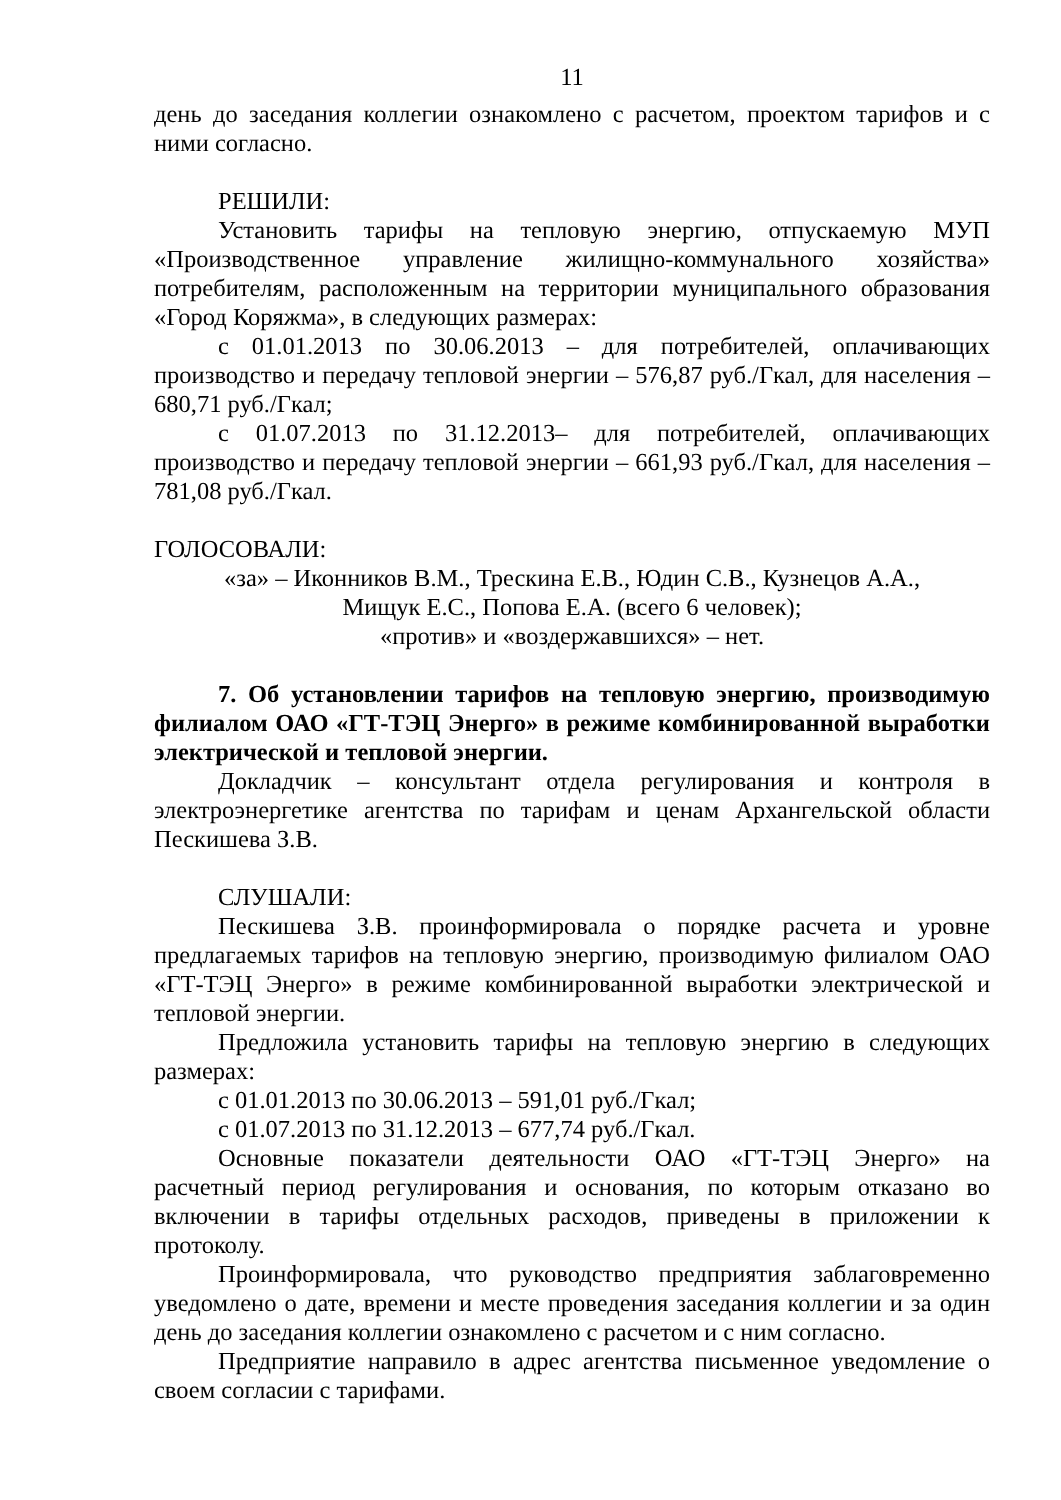11
день до заседания коллегии ознакомлено с расчетом, проектом тарифов и с ними согласно.
РЕШИЛИ:
Установить тарифы на тепловую энергию, отпускаемую МУП «Производственное управление жилищно-коммунального хозяйства» потребителям, расположенным на территории муниципального образования «Город Коряжма», в следующих размерах:
с 01.01.2013 по 30.06.2013 – для потребителей, оплачивающих производство и передачу тепловой энергии – 576,87 руб./Гкал, для населения – 680,71 руб./Гкал;
с 01.07.2013 по 31.12.2013– для потребителей, оплачивающих производство и передачу тепловой энергии – 661,93 руб./Гкал, для населения – 781,08 руб./Гкал.
ГОЛОСОВАЛИ:
«за» – Иконников В.М., Трескина Е.В., Юдин С.В., Кузнецов А.А.,
Мищук Е.С., Попова Е.А. (всего 6 человек);
«против» и «воздержавшихся» – нет.
7. Об установлении тарифов на тепловую энергию, производимую филиалом ОАО «ГТ-ТЭЦ Энерго» в режиме комбинированной выработки электрической и тепловой энергии.
Докладчик – консультант отдела регулирования и контроля в электроэнергетике агентства по тарифам и ценам Архангельской области Пескишева З.В.
СЛУШАЛИ:
Пескишева З.В. проинформировала о порядке расчета и уровне предлагаемых тарифов на тепловую энергию, производимую филиалом ОАО «ГТ-ТЭЦ Энерго» в режиме комбинированной выработки электрической и тепловой энергии.
Предложила установить тарифы на тепловую энергию в следующих размерах:
с 01.01.2013 по 30.06.2013 – 591,01 руб./Гкал;
с 01.07.2013 по 31.12.2013 – 677,74 руб./Гкал.
Основные показатели деятельности ОАО «ГТ-ТЭЦ Энерго» на расчетный период регулирования и основания, по которым отказано во включении в тарифы отдельных расходов, приведены в приложении к протоколу.
Проинформировала, что руководство предприятия заблаговременно уведомлено о дате, времени и месте проведения заседания коллегии и за один день до заседания коллегии ознакомлено с расчетом и с ним согласно.
Предприятие направило в адрес агентства письменное уведомление о своем согласии с тарифами.